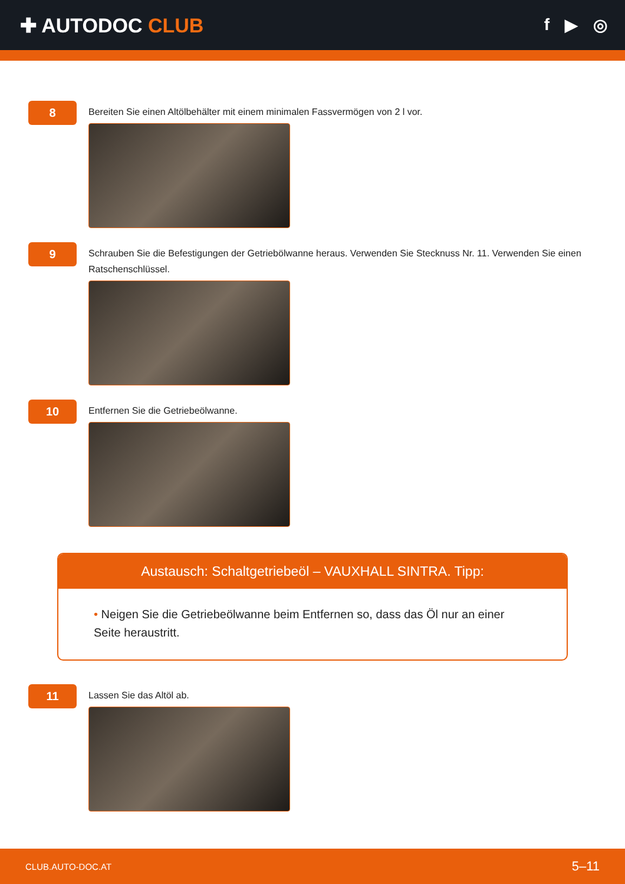✚ AUTODOC CLUB
f ▶ ◎
8
Bereiten Sie einen Altölbehälter mit einem minimalen Fassvermögen von 2 l vor.
9
Schrauben Sie die Befestigungen der Getriebölwanne heraus. Verwenden Sie Stecknuss Nr. 11. Verwenden Sie einen Ratschenschlüssel.
10
Entfernen Sie die Getriebeölwanne.
Austausch: Schaltgetriebeöl – VAUXHALL SINTRA. Tipp:
• Neigen Sie die Getriebeölwanne beim Entfernen so, dass das Öl nur an einer Seite heraustritt.
11
Lassen Sie das Altöl ab.
CLUB.AUTO-DOC.AT 5–11